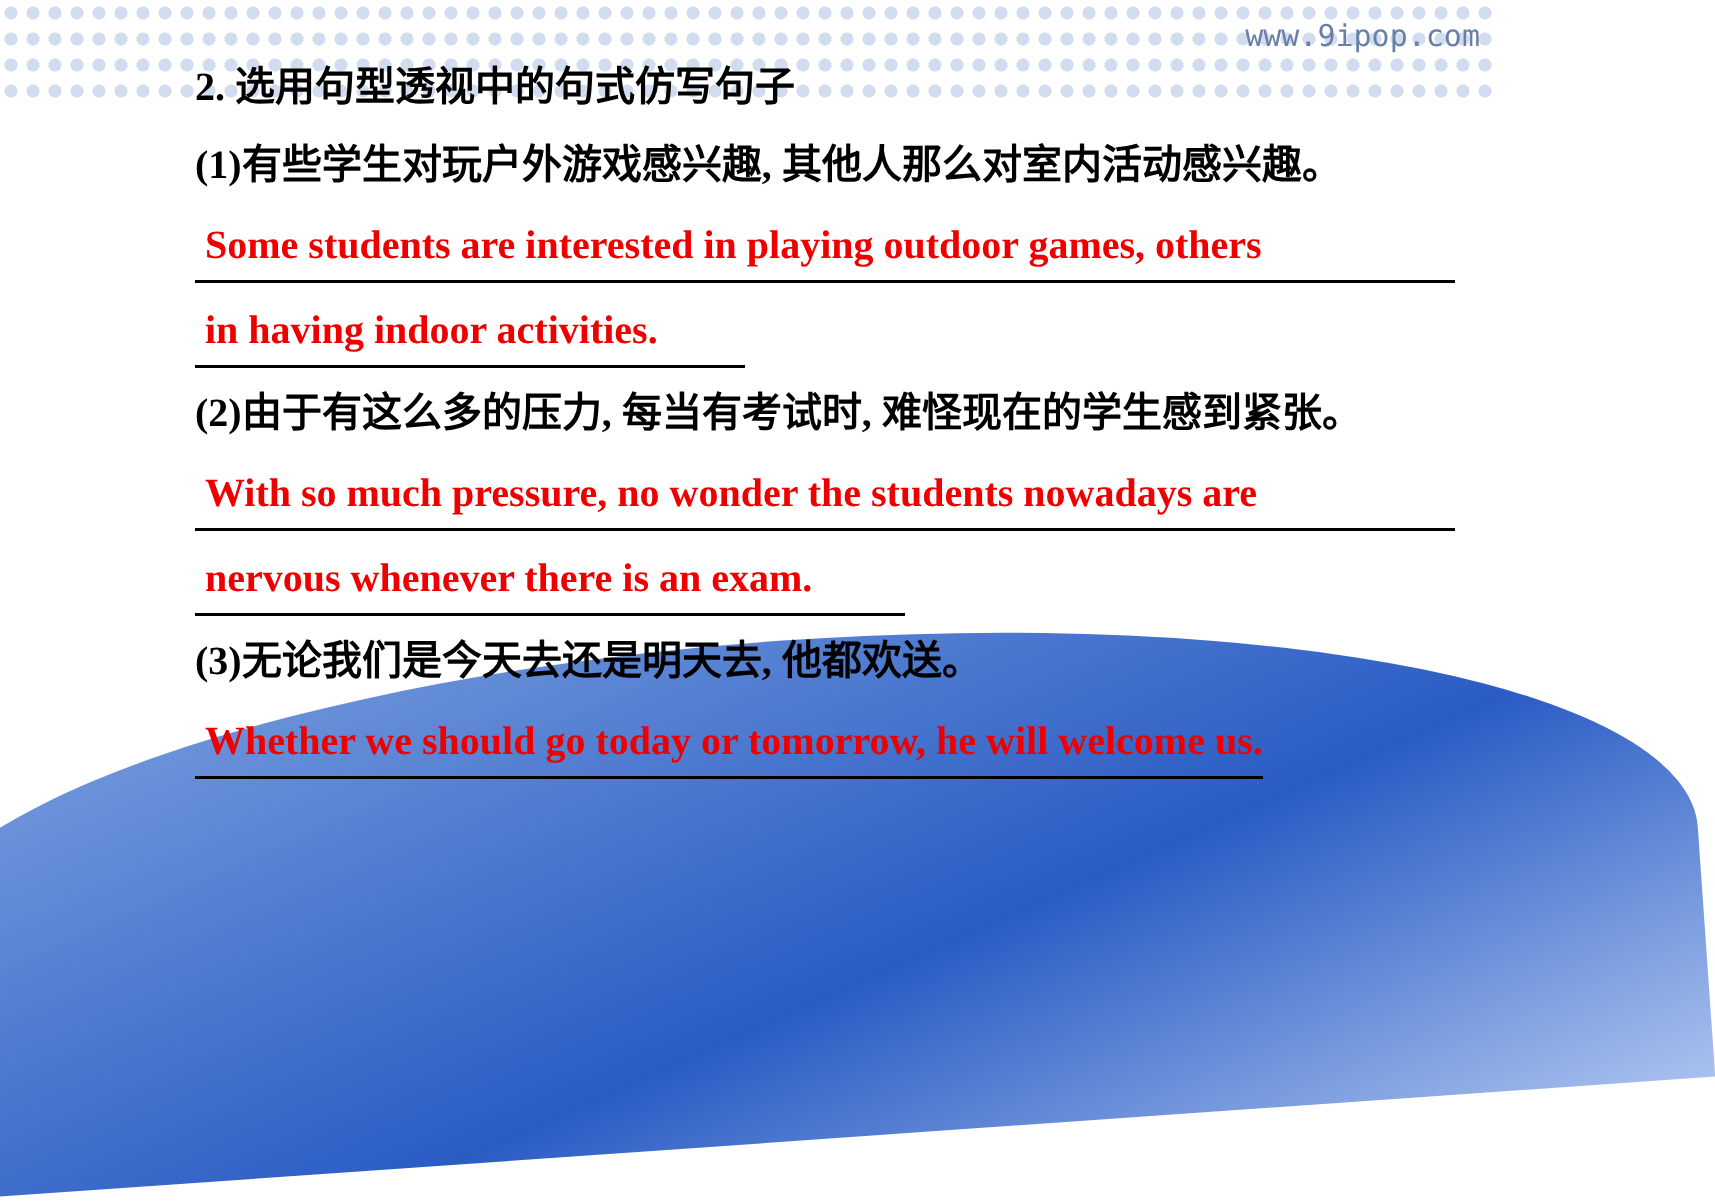www.9ipop.com
2. 选用句型透视中的句式仿写句子
(1)有些学生对玩户外游戏感兴趣, 其他人那么对室内活动感兴趣。
Some students are interested in playing outdoor games, others
in having indoor activities.
(2)由于有这么多的压力, 每当有考试时, 难怪现在的学生感到紧张。
With so much pressure, no wonder the students nowadays are
nervous whenever there is an exam.
(3)无论我们是今天去还是明天去, 他都欢送。
Whether we should go today or tomorrow, he will welcome us.